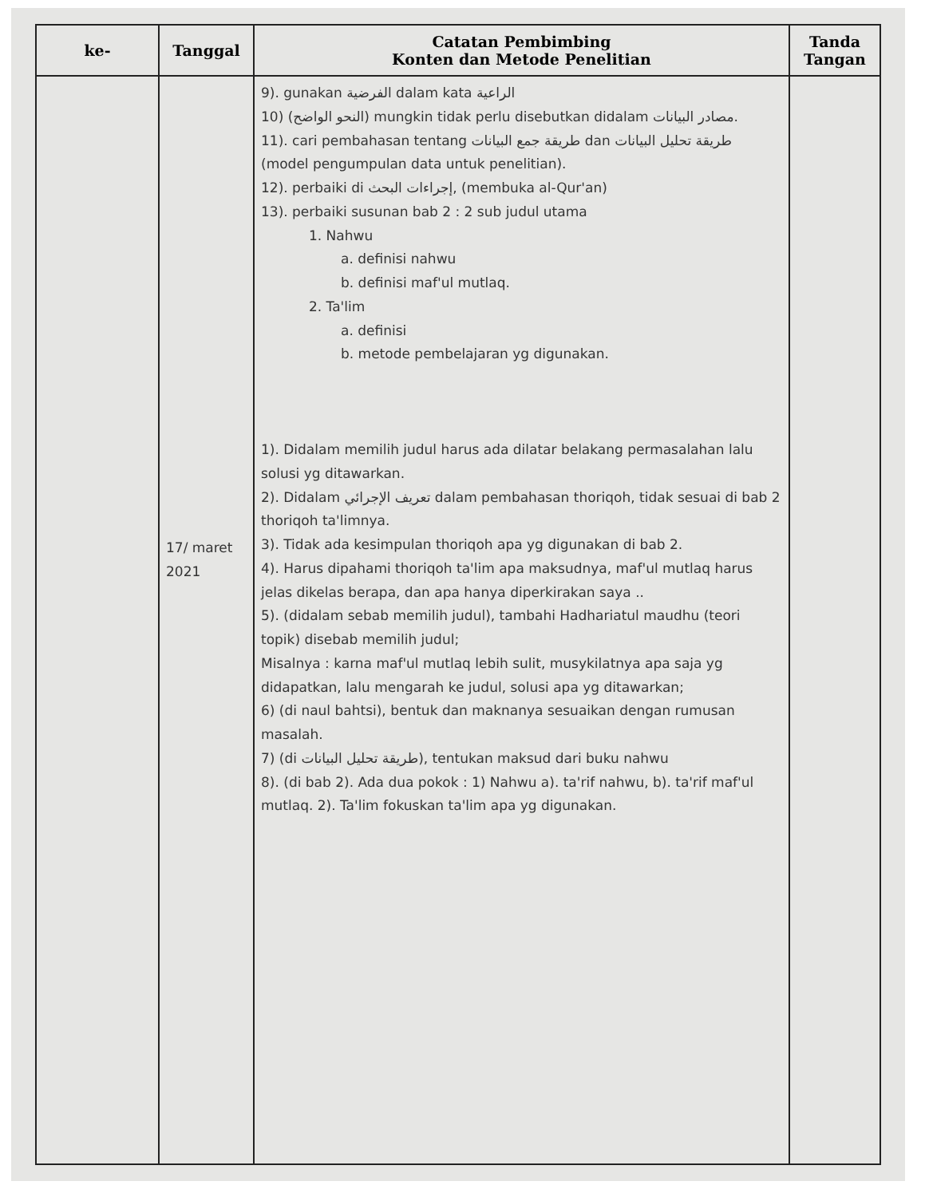| ke- | Tanggal | Catatan Pembimbing Konten dan Metode Penelitian | Tanda Tangan |
| --- | --- | --- | --- |
| | 17/ maret 2021 | 9). gunakan الفرضية dalam kata الراعية 10) (النحو الواضح) mungkin tidak perlu disebutkan didalam مصادر البيانات. 11). cari pembahasan tentang طريقة جمع البيانات dan طريقة تحليل البيانات (model pengumpulan data untuk penelitian). 12). perbaiki di إجراءات البحث, (membuka al-Qur'an) 13). perbaiki susunan bab 2 : 2 sub judul utama 1. Nahwu a. definisi nahwu b. definisi maf'ul mutlaq. 2. Ta'lim a. definisi b. metode pembelajaran yg digunakan. 1). Didalam memilih judul harus ada dilatar belakang permasalahan lalu solusi yg ditawarkan. 2). Didalam تعريف الإجرائي dalam pembahasan thoriqoh, tidak sesuai di bab 2 thoriqoh ta'limnya. 3). Tidak ada kesimpulan thoriqoh apa yg digunakan di bab 2. 4). Harus dipahami thoriqoh ta'lim apa maksudnya, maf'ul mutlaq harus jelas dikelas berapa, dan apa hanya diperkirakan saya .. 5). (didalam sebab memilih judul), tambahi Hadhariatul maudhu (teori topik) disebab memilih judul; Misalnya : karna maf'ul mutlaq lebih sulit, musykilatnya apa saja yg didapatkan, lalu mengarah ke judul, solusi apa yg ditawarkan; 6) (di naul bahtsi), bentuk dan maknanya sesuaikan dengan rumusan masalah. 7) (di طريقة تحليل البيانات), tentukan maksud dari buku nahwu 8). (di bab 2). Ada dua pokok : 1) Nahwu a). ta'rif nahwu, b). ta'rif maf'ul mutlaq. 2). Ta'lim fokuskan ta'lim apa yg digunakan. | |